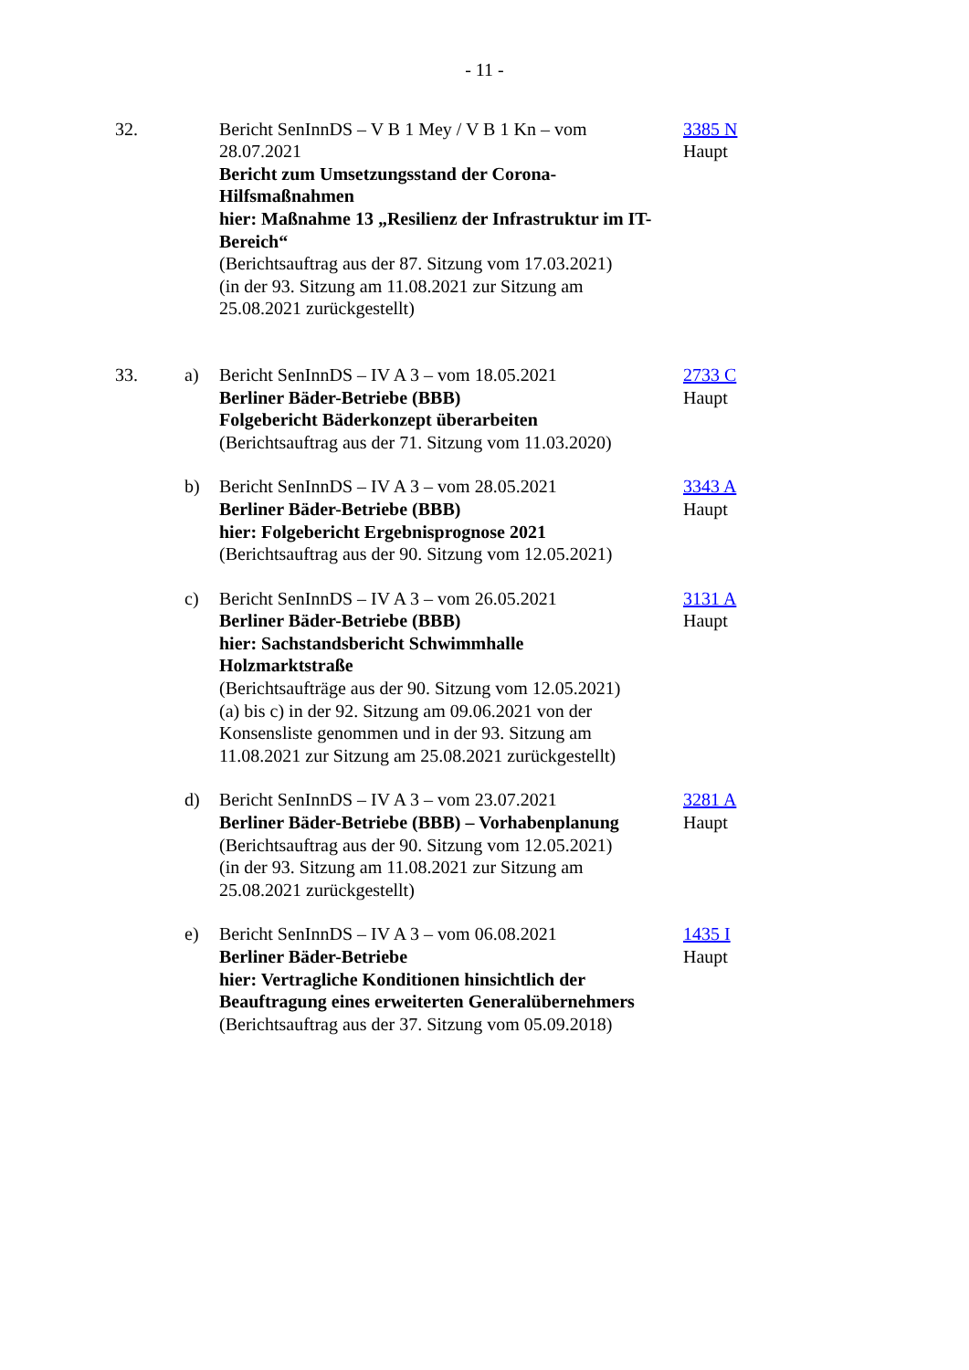- 11 -
32. Bericht SenInnDS – V B 1 Mey / V B 1 Kn – vom 28.07.2021
Bericht zum Umsetzungsstand der Corona-Hilfsmaßnahmen
hier: Maßnahme 13 „Resilienz der Infrastruktur im IT-Bereich“
(Berichtsauftrag aus der 87. Sitzung vom 17.03.2021)
(in der 93. Sitzung am 11.08.2021 zur Sitzung am 25.08.2021 zurückgestellt)
3385 N
Haupt
33. a) Bericht SenInnDS – IV A 3 – vom 18.05.2021
Berliner Bäder-Betriebe (BBB)
Folgebericht Bäderkonzept überarbeiten
(Berichtsauftrag aus der 71. Sitzung vom 11.03.2020)
2733 C
Haupt
b) Bericht SenInnDS – IV A 3 – vom 28.05.2021
Berliner Bäder-Betriebe (BBB)
hier: Folgebericht Ergebnisprognose 2021
(Berichtsauftrag aus der 90. Sitzung vom 12.05.2021)
3343 A
Haupt
c) Bericht SenInnDS – IV A 3 – vom 26.05.2021
Berliner Bäder-Betriebe (BBB)
hier: Sachstandsbericht Schwimmhalle Holzmarktstraße
(Berichtsaufträge aus der 90. Sitzung vom 12.05.2021)
(a) bis c) in der 92. Sitzung am 09.06.2021 von der Konsensliste genommen und in der 93. Sitzung am 11.08.2021 zur Sitzung am 25.08.2021 zurückgestellt)
3131 A
Haupt
d) Bericht SenInnDS – IV A 3 – vom 23.07.2021
Berliner Bäder-Betriebe (BBB) – Vorhabenplanung
(Berichtsauftrag aus der 90. Sitzung vom 12.05.2021)
(in der 93. Sitzung am 11.08.2021 zur Sitzung am 25.08.2021 zurückgestellt)
3281 A
Haupt
e) Bericht SenInnDS – IV A 3 – vom 06.08.2021
Berliner Bäder-Betriebe
hier: Vertragliche Konditionen hinsichtlich der Beauftragung eines erweiterten Generalübernehmers
(Berichtsauftrag aus der 37. Sitzung vom 05.09.2018)
1435 I
Haupt